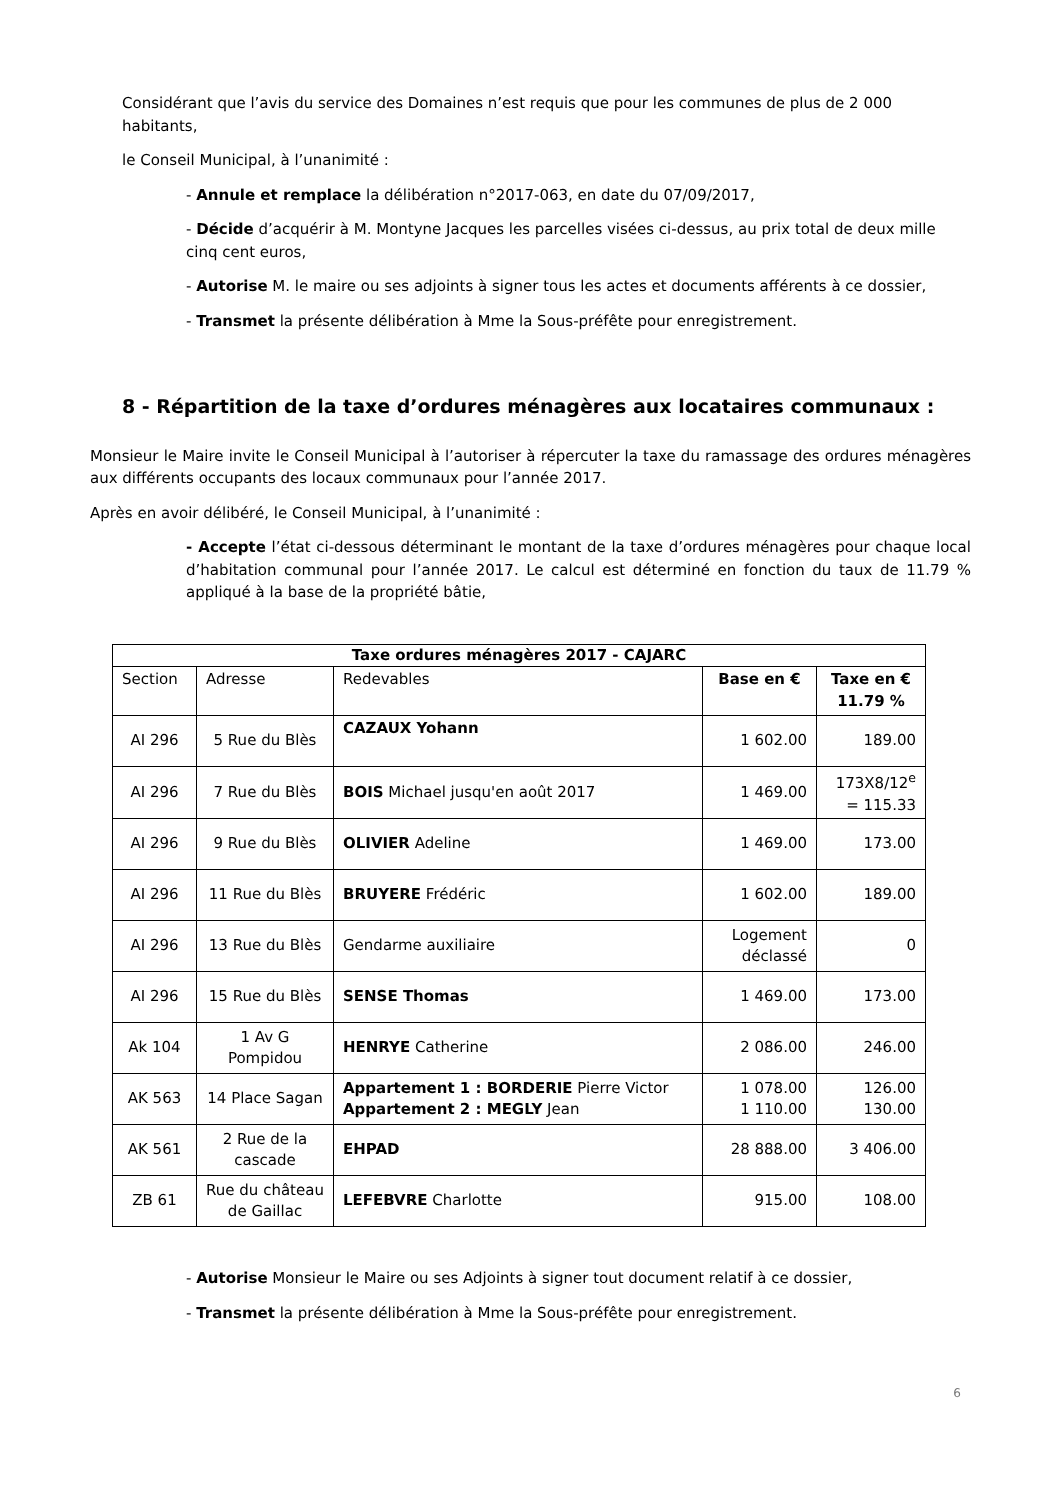Considérant que l’avis du service des Domaines n’est requis que pour les communes de plus de 2 000 habitants,
le Conseil Municipal, à l’unanimité :
- Annule et remplace la délibération n°2017-063, en date du 07/09/2017,
- Décide d’acquérir à M. Montyne Jacques les parcelles visées ci-dessus, au prix total de deux mille cinq cent euros,
- Autorise M. le maire ou ses adjoints à signer tous les actes et documents afférents à ce dossier,
- Transmet la présente délibération à Mme la Sous-préfête pour enregistrement.
8 - Répartition de la taxe d’ordures ménagères aux locataires communaux :
Monsieur le Maire invite le Conseil Municipal à l’autoriser à répercuter la taxe du ramassage des ordures ménagères aux différents occupants des locaux communaux pour l’année 2017.
Après en avoir délibéré, le Conseil Municipal, à l’unanimité :
- Accepte l’état ci-dessous déterminant le montant de la taxe d’ordures ménagères pour chaque local d’habitation communal pour l’année 2017. Le calcul est déterminé en fonction du taux de 11.79 % appliqué à la base de la propriété bâtie,
| Taxe ordures ménagères 2017 - CAJARC | | | | |
| --- | --- | --- | --- | --- |
| Section | Adresse | Redevables | Base en € | Taxe en € 11.79 % |
| AI 296 | 5 Rue du Blès | CAZAUX Yohann | 1 602.00 | 189.00 |
| AI 296 | 7 Rue du Blès | BOIS Michael jusqu'en août 2017 | 1 469.00 | 173X8/12<sup>e</sup> = 115.33 |
| AI 296 | 9 Rue du Blès | OLIVIER Adeline | 1 469.00 | 173.00 |
| AI 296 | 11 Rue du Blès | BRUYERE Frédéric | 1 602.00 | 189.00 |
| AI 296 | 13 Rue du Blès | Gendarme auxiliaire | Logement déclassé | 0 |
| AI 296 | 15 Rue du Blès | SENSE Thomas | 1 469.00 | 173.00 |
| Ak 104 | 1 Av G Pompidou | HENRYE Catherine | 2 086.00 | 246.00 |
| AK 563 | 14 Place Sagan | Appartement 1 : BORDERIE Pierre Victor Appartement 2 : MEGLY Jean | 1 078.00 1 110.00 | 126.00 130.00 |
| AK 561 | 2 Rue de la cascade | EHPAD | 28 888.00 | 3 406.00 |
| ZB 61 | Rue du château de Gaillac | LEFEBVRE Charlotte | 915.00 | 108.00 |
- Autorise Monsieur le Maire ou ses Adjoints à signer tout document relatif à ce dossier,
- Transmet la présente délibération à Mme la Sous-préfête pour enregistrement.
6